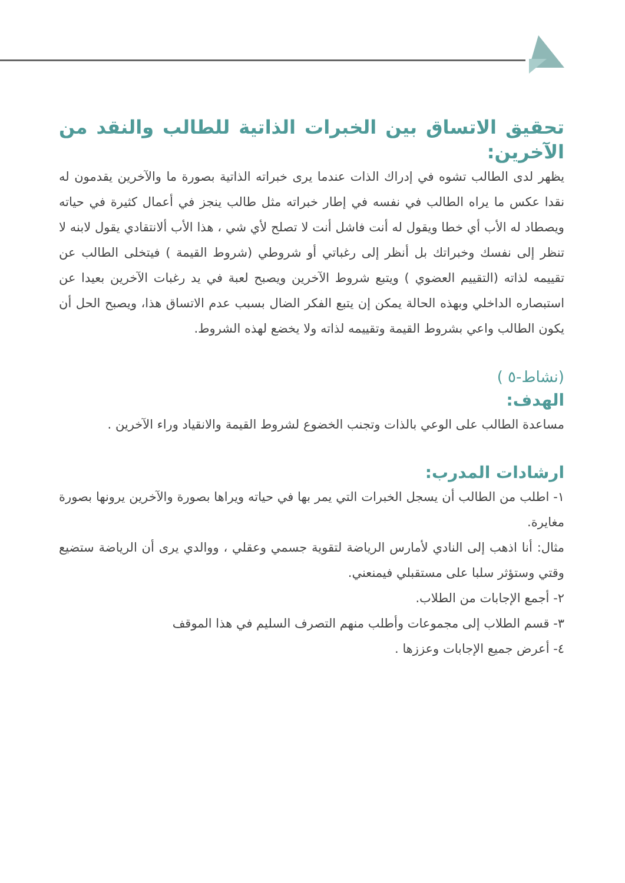تحقيق الاتساق بين الخبرات الذاتية للطالب والنقد من الآخرين:
يظهر لدى الطالب تشوه في إدراك الذات عندما يرى خبراته الذاتية بصورة ما والآخرين يقدمون له نقدا عكس ما يراه الطالب في نفسه في إطار خبراته مثل طالب ينجز في أعمال كثيرة في حياته ويصطاد له الأب أي خطا ويقول له أنت فاشل أنت لا تصلح لأي شي ، هذا الأب ألانتقادي يقول لابنه لا تنظر إلى نفسك وخبراتك بل أنظر إلى رغباتي أو شروطي (شروط القيمة ) فيتخلى الطالب عن تقييمه لذاته (التقييم العضوي ) ويتبع شروط الآخرين ويصبح لعبة في يد رغبات الآخرين بعيدا عن استبصاره الداخلي وبهذه الحالة يمكن إن يتبع الفكر الضال بسبب عدم الاتساق هذا، ويصبح الحل أن يكون الطالب واعي بشروط القيمة وتقييمه لذاته ولا يخضع لهذه الشروط.
(نشاط-٥ )
الهدف:
مساعدة الطالب على الوعي بالذات وتجنب الخضوع لشروط القيمة والانقياد وراء الآخرين .
ارشادات المدرب:
١- اطلب من الطالب أن يسجل الخبرات التي يمر بها في حياته ويراها بصورة والآخرين يرونها بصورة مغايرة.
مثال: أنا اذهب إلى النادي لأمارس الرياضة لتقوية جسمي وعقلي ، ووالدي يرى أن الرياضة ستضيع وقتي وستؤثر سلبا على مستقبلي فيمنعني.
٢- أجمع الإجابات من الطلاب.
٣- قسم الطلاب إلى مجموعات وأطلب منهم التصرف السليم في هذا الموقف
٤- أعرض جميع الإجابات وعززها .